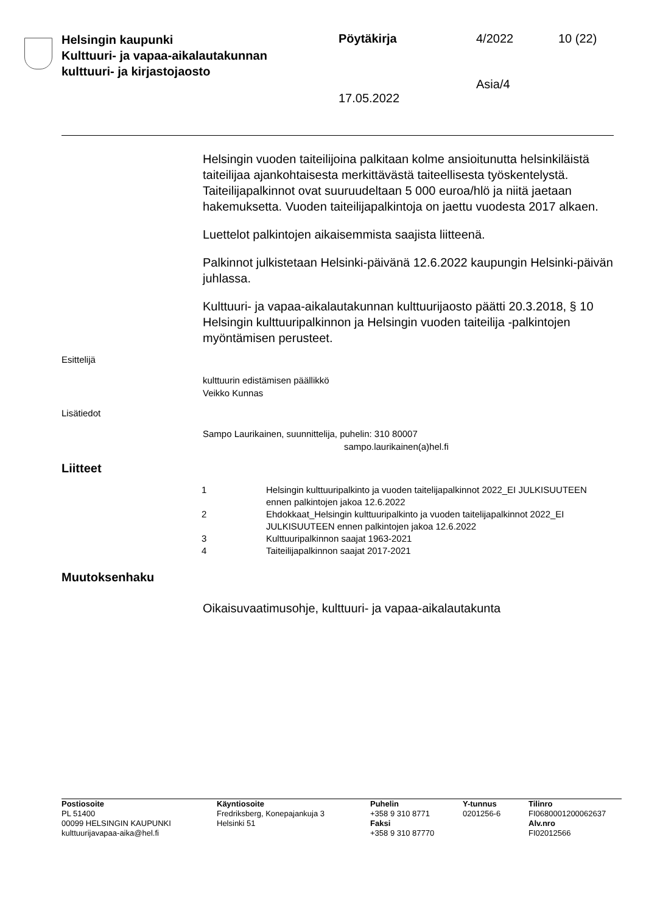Helsingin kaupunki
Kulttuuri- ja vapaa-aikalautakunnan
kulttuuri- ja kirjastojaosto
Pöytäkirja 4/2022 10 (22)
Asia/4
17.05.2022
Helsingin vuoden taiteilijoina palkitaan kolme ansioitunutta helsinkiläis­tä taiteilijaa ajankohtaisesta merkittävästä taiteellisesta työskentelystä. Taiteilijapalkinnot ovat suuruudeltaan 5 000 euroa/hlö ja niitä jaetaan hakemuksetta. Vuoden taiteilijapalkintoja on jaettu vuodesta 2017 al­kaen.
Luettelot palkintojen aikaisemmista saajista liitteenä.
Palkinnot julkistetaan Helsinki-päivänä 12.6.2022 kaupungin Helsinki-päivän juhlassa.
Kulttuuri- ja vapaa-aikalautakunnan kulttuurijaosto päätti 20.3.2018, § 10 Helsingin kulttuuripalkinnon ja Helsingin vuoden taiteilija -palkintojen myöntämisen perusteet.
Esittelijä
kulttuurin edistämisen päällikkö
Veikko Kunnas
Lisätiedot
Sampo Laurikainen, suunnittelija, puhelin: 310 80007
sampo.laurikainen(a)hel.fi
Liitteet
| 1 | Helsingin kulttuuripalkinto ja vuoden taitelijapalkinnot 2022_EI JULKI­SUUTEEN ennen palkintojen jakoa 12.6.2022 |
| 2 | Ehdokkaat_Helsingin kulttuuripalkinto ja vuoden taitelijapalkinnot 2022_EI JULKISUUTEEN ennen palkintojen jakoa 12.6.2022 |
| 3 | Kulttuuripalkinnon saajat 1963-2021 |
| 4 | Taiteilijapalkinnon saajat 2017-2021 |
Muutoksenhaku
Oikaisuvaatimusohje, kulttuuri- ja vapaa-aikalautakunta
Postiosoite
PL 51400
00099 HELSINGIN KAUPUNKI
kulttuurijavapaa-aika@hel.fi
Käyntiosoite
Fredriksberg, Konepajankuja 3
Helsinki 51
Puhelin
+358 9 310 8771
Faksi
+358 9 310 87770
Y-tunnus
0201256-6
Tilinro
FI0680001200062637
Alv.nro
FI02012566